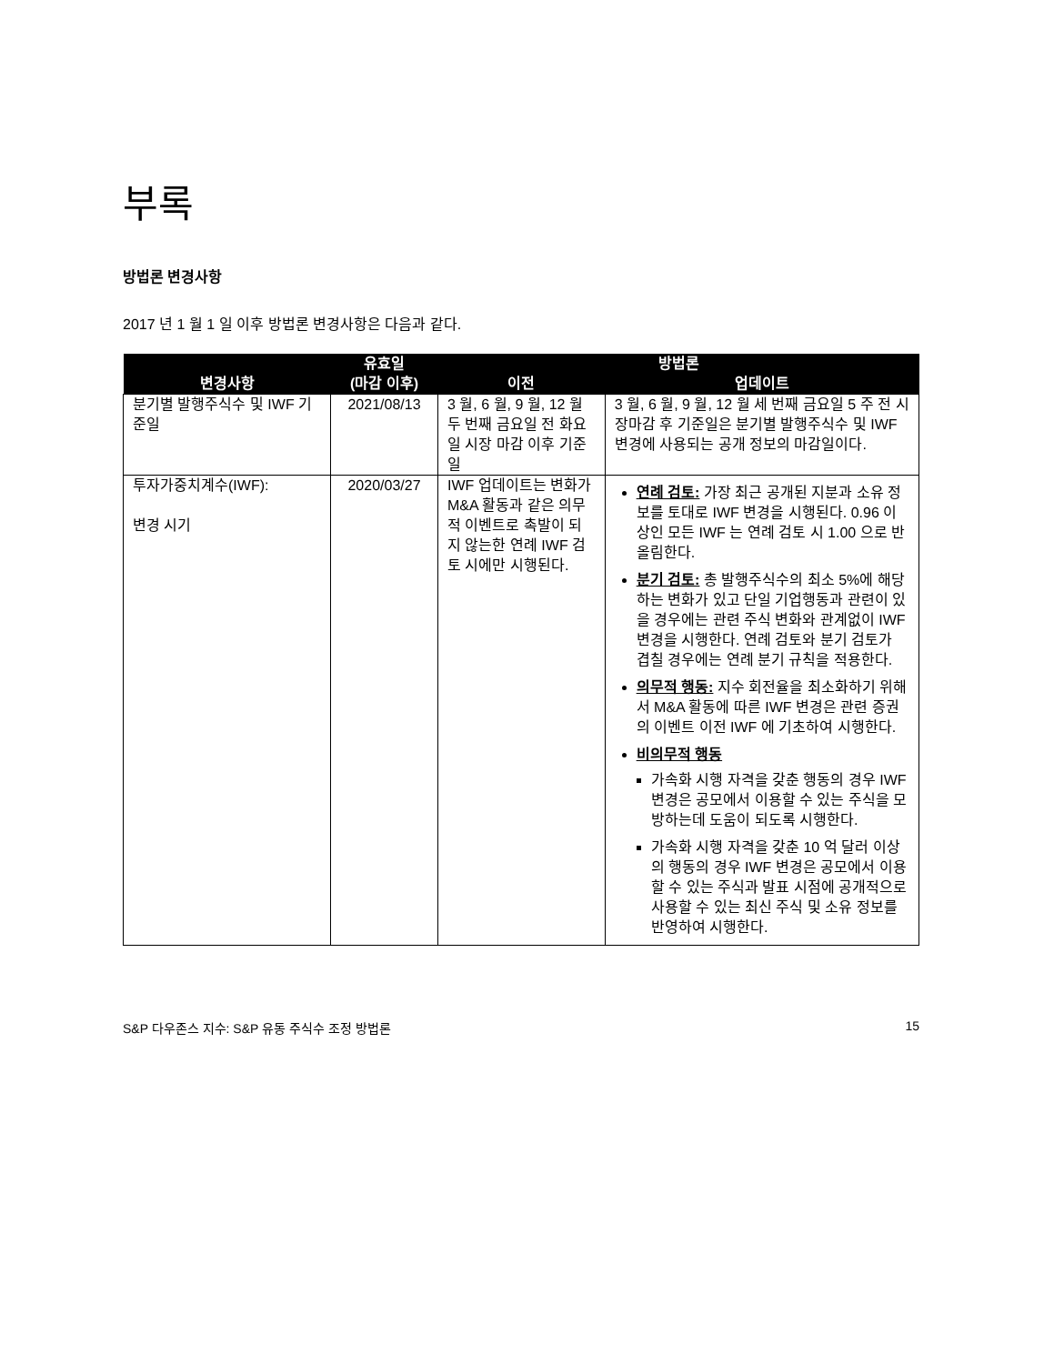부록
방법론 변경사항
2017 년 1 월 1 일 이후 방법론 변경사항은 다음과 같다.
| 변경사항 | 유효일 (마감 이후) | 방법론 | |
| --- | --- | --- | --- |
| | | 이전 | 업데이트 |
| 분기별 발행주식수 및 IWF 기준일 | 2021/08/13 | 3 월, 6 월, 9 월, 12 월 두 번째 금요일 전 화요일 시장 마감 이후 기준일 | 3 월, 6 월, 9 월, 12 월 세 번째 금요일 5 주 전 시장마감 후 기준일은 분기별 발행주식수 및 IWF 변경에 사용되는 공개 정보의 마감일이다. |
| 투자가중치계수(IWF): 변경 시기 | 2020/03/27 | IWF 업데이트는 변화가 M&A 활동과 같은 의무적 이벤트로 촉발이 되지 않는한 연례 IWF 검토 시에만 시행된다. | 연례 검토: 가장 최근 공개된 지분과 소유 정보를 토대로 IWF 변경을 시행된다. 0.96 이상인 모든 IWF 는 연례 검토 시 1.00 으로 반올림한다. 분기 검토: 총 발행주식수의 최소 5%에 해당하는 변화가 있고 단일 기업행동과 관련이 있을 경우에는 관련 주식 변화와 관계없이 IWF 변경을 시행한다. 연례 검토와 분기 검토가 겹칠 경우에는 연례 분기 규칙을 적용한다. 의무적 행동: 지수 회전율을 최소화하기 위해서 M&A 활동에 따른 IWF 변경은 관련 증권의 이벤트 이전 IWF 에 기초하여 시행한다. 비의무적 행동 가속화 시행 자격을 갖춘 행동의 경우 IWF 변경은 공모에서 이용할 수 있는 주식을 모방하는데 도움이 되도록 시행한다. 가속화 시행 자격을 갖춘 10 억 달러 이상의 행동의 경우 IWF 변경은 공모에서 이용할 수 있는 주식과 발표 시점에 공개적으로 사용할 수 있는 최신 주식 및 소유 정보를 반영하여 시행한다. |
S&P 다우존스 지수: S&P 유동 주식수 조정 방법론 15